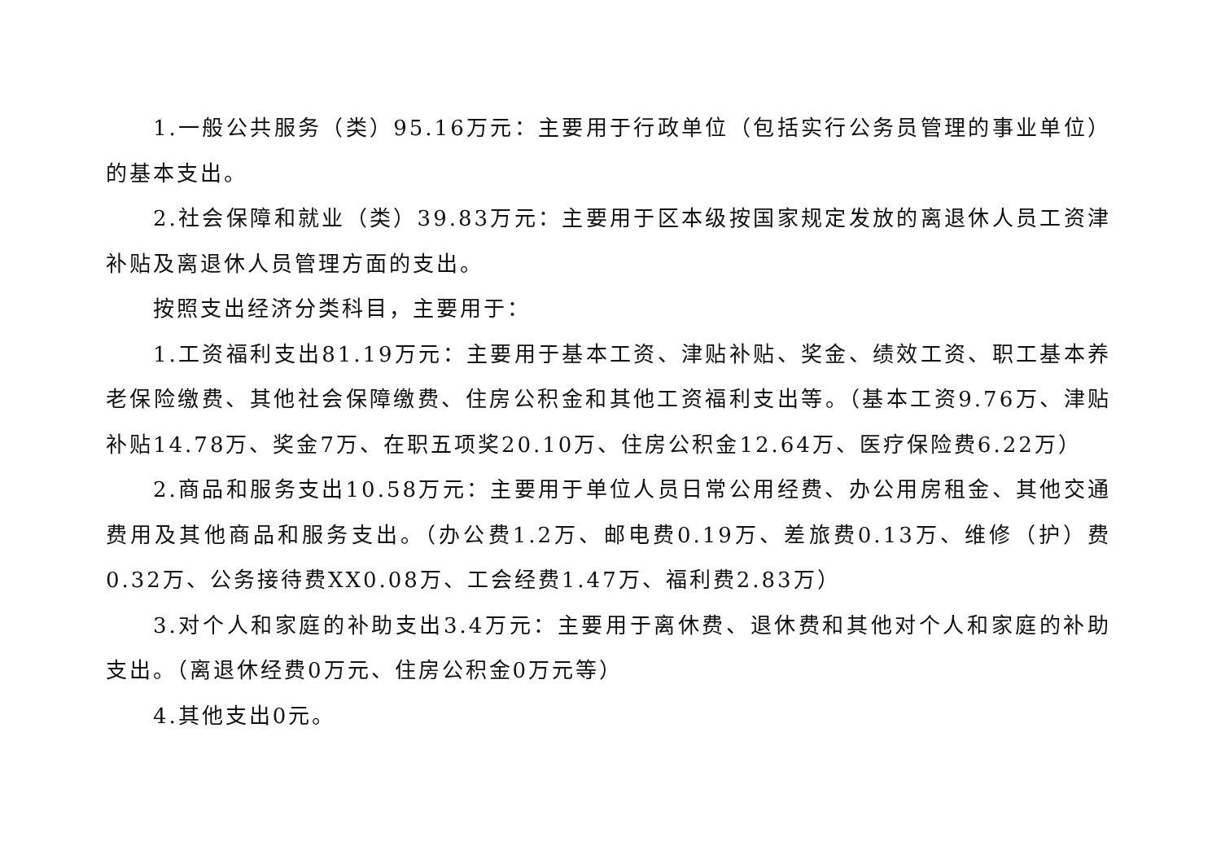1.一般公共服务（类）95.16万元：主要用于行政单位（包括实行公务员管理的事业单位）的基本支出。
2.社会保障和就业（类）39.83万元：主要用于区本级按国家规定发放的离退休人员工资津补贴及离退休人员管理方面的支出。
按照支出经济分类科目，主要用于：
1.工资福利支出81.19万元：主要用于基本工资、津贴补贴、奖金、绩效工资、职工基本养老保险缴费、其他社会保障缴费、住房公积金和其他工资福利支出等。（基本工资9.76万、津贴补贴14.78万、奖金7万、在职五项奖20.10万、住房公积金12.64万、医疗保险费6.22万）
2.商品和服务支出10.58万元：主要用于单位人员日常公用经费、办公用房租金、其他交通费用及其他商品和服务支出。（办公费1.2万、邮电费0.19万、差旅费0.13万、维修（护）费0.32万、公务接待费XX0.08万、工会经费1.47万、福利费2.83万）
3.对个人和家庭的补助支出3.4万元：主要用于离休费、退休费和其他对个人和家庭的补助支出。（离退休经费0万元、住房公积金0万元等）
4.其他支出0元。